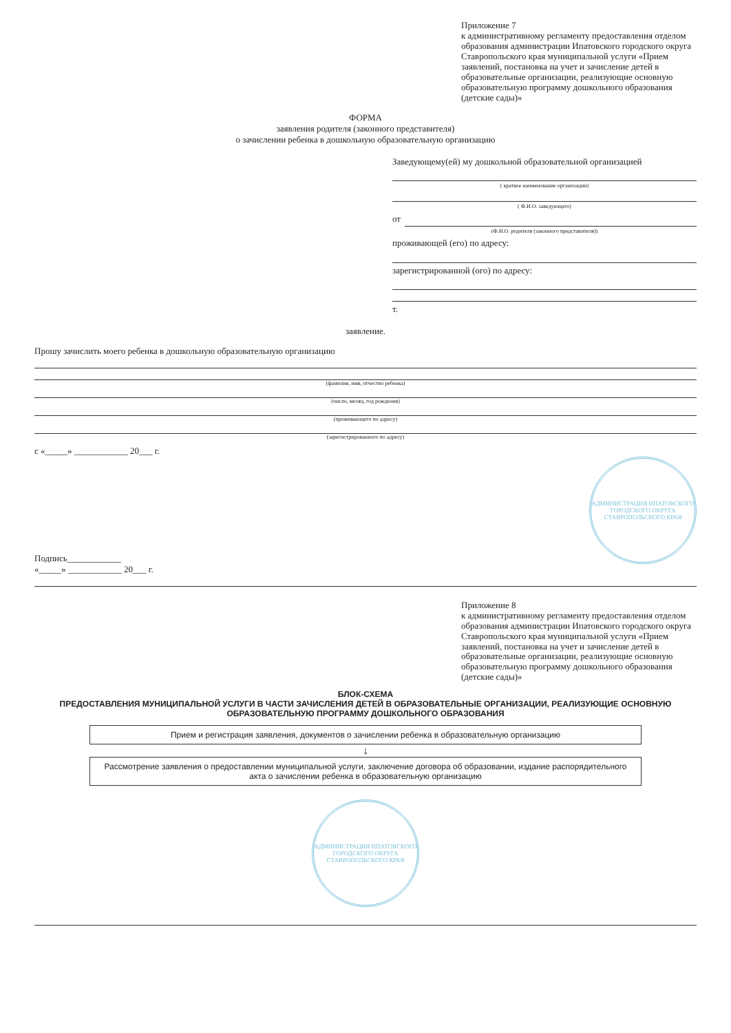Приложение 7
к административному регламенту предоставления отделом образования администрации Ипатовского городского округа Ставропольского края муниципальной услуги «Прием заявлений, постановка на учет и зачисление детей в образовательные организации, реализующие основную образовательную программу дошкольного образования (детские сады)»
ФОРМА
заявления родителя (законного представителя)
о зачислении ребенка в дошкольную образовательную организацию
Заведующему(ей) му дошкольной образовательной организацией
( краткое наименование организации)
( Ф.И.О. заведующего)
от
(Ф.И.О. родителя (законного представителя))
проживающей (его) по адресу:
зарегистрированной (ого) по адресу:
т.
заявление.
Прошу зачислить моего ребенка в дошкольную образовательную организацию
(фамилия, имя, отчество ребенка)
(число, месяц, год рождения)
(проживающего по адресу)
(зарегистрированного по адресу)
с «_____» ____________ 20___ г.
Подпись____________
АДМИНИСТРАЦИЯ ИПАТОВСКОГО ГОРОДСКОГО ОКРУГА СТАВРОПОЛЬСКОГО КРАЯ
«_____» ____________ 20___ г.
Приложение 8
к административному регламенту предоставления отделом образования администрации Ипатовского городского округа Ставропольского края муниципальной услуги «Прием заявлений, постановка на учет и зачисление детей в образовательные организации, реализующие основную образовательную программу дошкольного образования (детские сады)»
БЛОК-СХЕМА
ПРЕДОСТАВЛЕНИЯ МУНИЦИПАЛЬНОЙ УСЛУГИ В ЧАСТИ ЗАЧИСЛЕНИЯ ДЕТЕЙ В ОБРАЗОВАТЕЛЬНЫЕ ОРГАНИЗАЦИИ, РЕАЛИЗУЮЩИЕ ОСНОВНУЮ ОБРАЗОВАТЕЛЬНУЮ ПРОГРАММУ ДОШКОЛЬНОГО ОБРАЗОВАНИЯ
Прием и регистрация заявления, документов о зачислении ребенка в образовательную организацию
↓
Рассмотрение заявления о предоставлении муниципальной услуги, заключение договора об образовании, издание распорядительного акта о зачислении ребенка в образовательную организацию
АДМИНИСТРАЦИЯ ИПАТОВСКОГО ГОРОДСКОГО ОКРУГА СТАВРОПОЛЬСКОГО КРАЯ